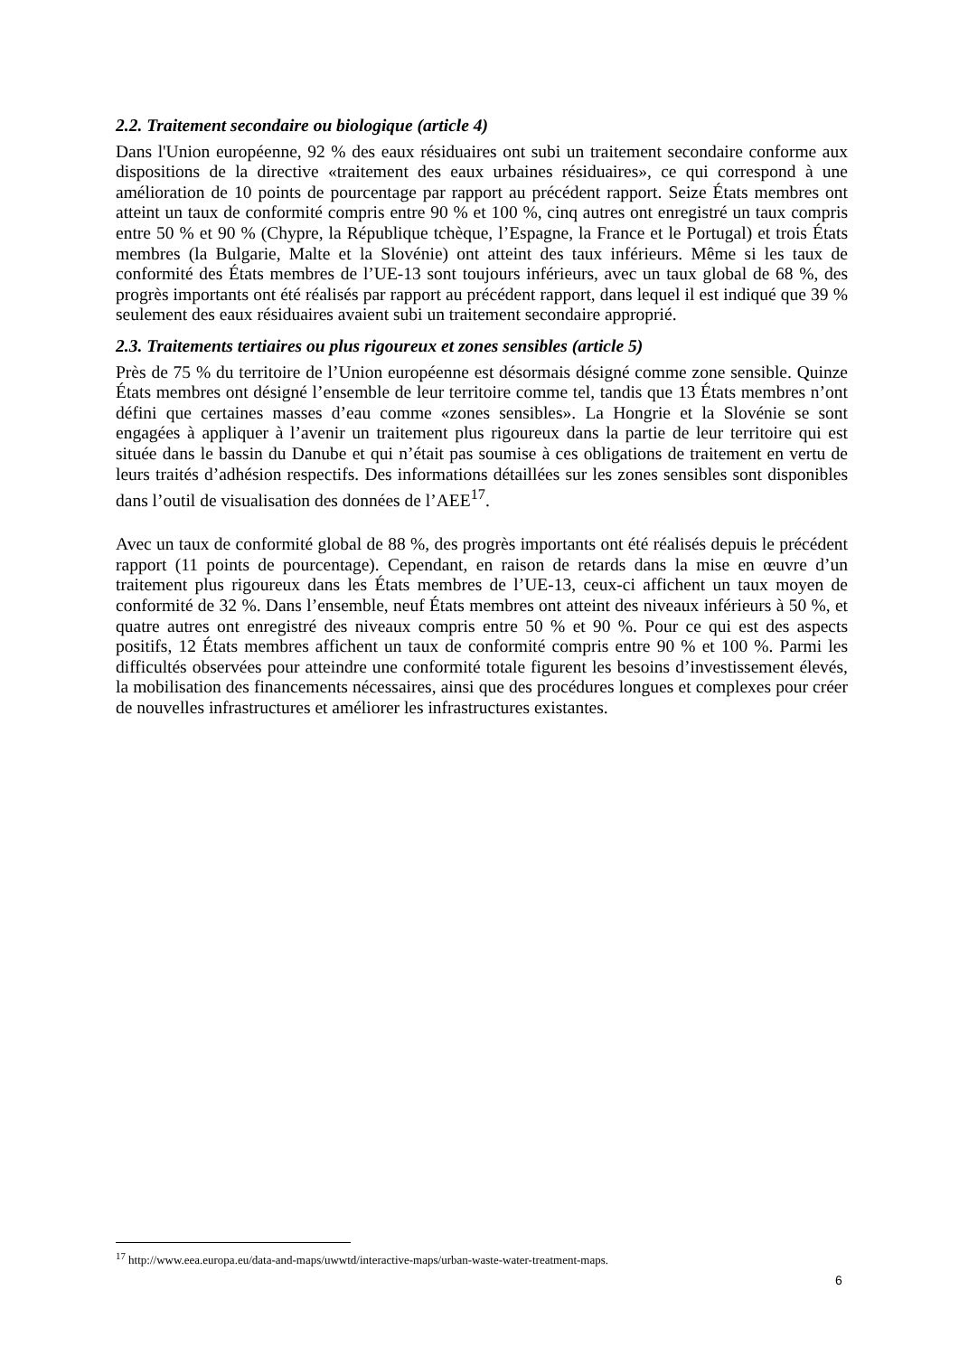2.2. Traitement secondaire ou biologique (article 4)
Dans l'Union européenne, 92 % des eaux résiduaires ont subi un traitement secondaire conforme aux dispositions de la directive «traitement des eaux urbaines résiduaires», ce qui correspond à une amélioration de 10 points de pourcentage par rapport au précédent rapport. Seize États membres ont atteint un taux de conformité compris entre 90 % et 100 %, cinq autres ont enregistré un taux compris entre 50 % et 90 % (Chypre, la République tchèque, l’Espagne, la France et le Portugal) et trois États membres (la Bulgarie, Malte et la Slovénie) ont atteint des taux inférieurs. Même si les taux de conformité des États membres de l’UE-13 sont toujours inférieurs, avec un taux global de 68 %, des progrès importants ont été réalisés par rapport au précédent rapport, dans lequel il est indiqué que 39 % seulement des eaux résiduaires avaient subi un traitement secondaire approprié.
2.3. Traitements tertiaires ou plus rigoureux et zones sensibles (article 5)
Près de 75 % du territoire de l’Union européenne est désormais désigné comme zone sensible. Quinze États membres ont désigné l’ensemble de leur territoire comme tel, tandis que 13 États membres n’ont défini que certaines masses d’eau comme «zones sensibles». La Hongrie et la Slovénie se sont engagées à appliquer à l’avenir un traitement plus rigoureux dans la partie de leur territoire qui est située dans le bassin du Danube et qui n’était pas soumise à ces obligations de traitement en vertu de leurs traités d’adhésion respectifs. Des informations détaillées sur les zones sensibles sont disponibles dans l’outil de visualisation des données de l’AEE<sup>17</sup>.
Avec un taux de conformité global de 88 %, des progrès importants ont été réalisés depuis le précédent rapport (11 points de pourcentage). Cependant, en raison de retards dans la mise en œuvre d’un traitement plus rigoureux dans les États membres de l’UE-13, ceux-ci affichent un taux moyen de conformité de 32 %. Dans l’ensemble, neuf États membres ont atteint des niveaux inférieurs à 50 %, et quatre autres ont enregistré des niveaux compris entre 50 % et 90 %. Pour ce qui est des aspects positifs, 12 États membres affichent un taux de conformité compris entre 90 % et 100 %. Parmi les difficultés observées pour atteindre une conformité totale figurent les besoins d’investissement élevés, la mobilisation des financements nécessaires, ainsi que des procédures longues et complexes pour créer de nouvelles infrastructures et améliorer les infrastructures existantes.
<sup>17</sup> http://www.eea.europa.eu/data-and-maps/uwwtd/interactive-maps/urban-waste-water-treatment-maps.
6